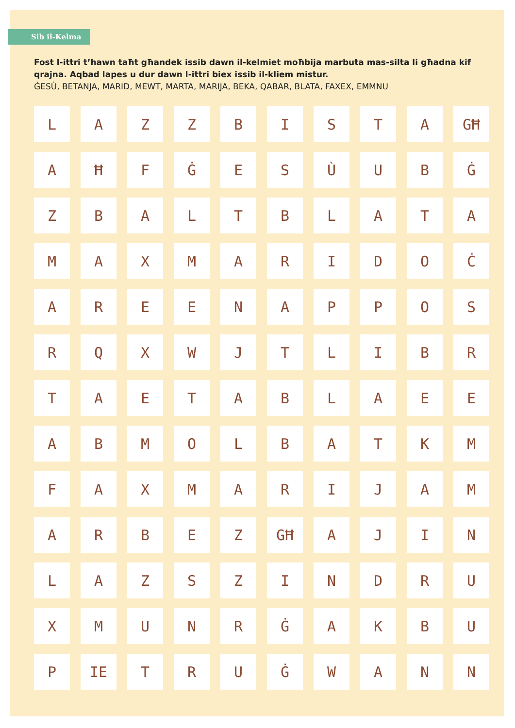Sib il-Kelma
Fost l-ittri t’hawn taħt għandek issib dawn il-kelmiet moħbija marbuta mas-silta li għadna kif qrajna. Aqbad lapes u dur dawn l-ittri biex issib il-kliem mistur.
ĠESÙ, BETANJA, MARID, MEWT, MARTA, MARIJA, BEKA, QABAR, BLATA, FAXEX, EMMNU
| L | A | Z | Z | B | I | S | T | A | GĦ |
| A | Ħ | F | Ġ | E | S | Ù | U | B | Ġ |
| Z | B | A | L | T | B | L | A | T | A |
| M | A | X | M | A | R | I | D | O | Ċ |
| A | R | E | E | N | A | P | P | O | S |
| R | Q | X | W | J | T | L | I | B | R |
| T | A | E | T | A | B | L | A | E | E |
| A | B | M | O | L | B | A | T | K | M |
| F | A | X | M | A | R | I | J | A | M |
| A | R | B | E | Z | GĦ | A | J | I | N |
| L | A | Z | S | Z | I | N | D | R | U |
| X | M | U | N | R | Ġ | A | K | B | U |
| P | IE | T | R | U | Ġ | W | A | N | N |